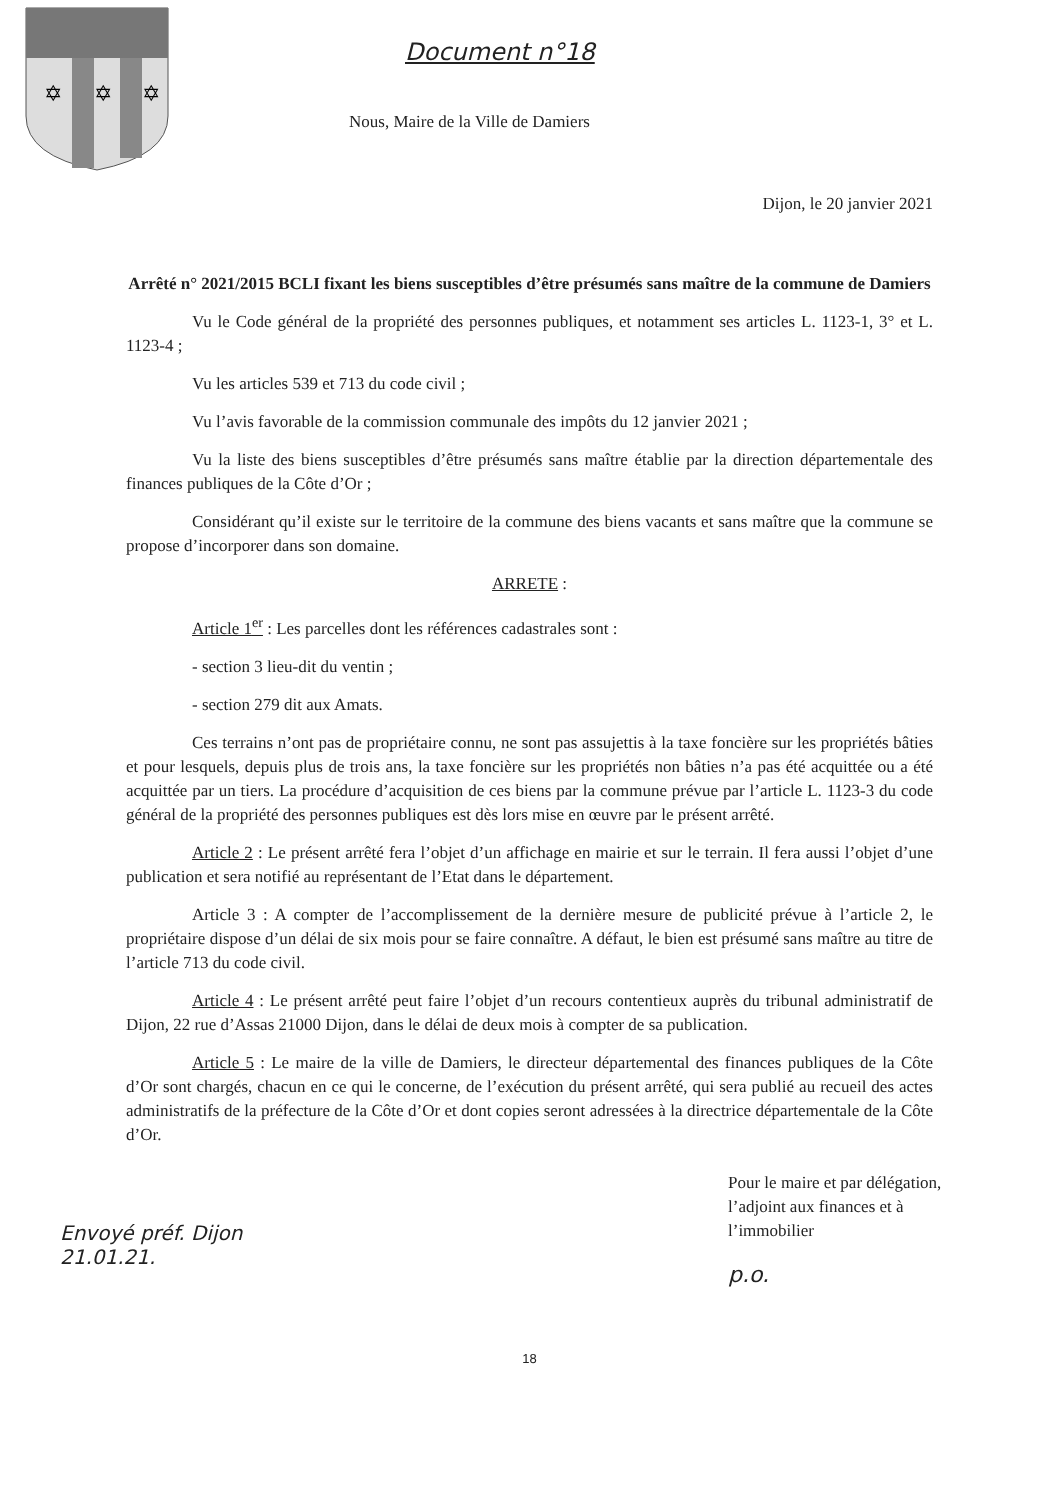✡
✡
✡
Document n°18
Nous, Maire de la Ville de Damiers
Dijon, le 20 janvier 2021
Arrêté n° 2021/2015 BCLI fixant les biens susceptibles d’être présumés sans maître de la commune de Damiers
Vu le Code général de la propriété des personnes publiques, et notamment ses articles L. 1123-1, 3° et L. 1123-4 ;
Vu les articles 539 et 713 du code civil ;
Vu l’avis favorable de la commission communale des impôts du 12 janvier 2021 ;
Vu la liste des biens susceptibles d’être présumés sans maître établie par la direction départementale des finances publiques de la Côte d’Or ;
Considérant qu’il existe sur le territoire de la commune des biens vacants et sans maître que la commune se propose d’incorporer dans son domaine.
ARRETE :
Article 1<sup>er</sup> : Les parcelles dont les références cadastrales sont :
- section 3 lieu-dit du ventin ;
- section 279 dit aux Amats.
Ces terrains n’ont pas de propriétaire connu, ne sont pas assujettis à la taxe foncière sur les propriétés bâties et pour lesquels, depuis plus de trois ans, la taxe foncière sur les propriétés non bâties n’a pas été acquittée ou a été acquittée par un tiers. La procédure d’acquisition de ces biens par la commune prévue par l’article L. 1123-3 du code général de la propriété des personnes publiques est dès lors mise en œuvre par le présent arrêté.
Article 2 : Le présent arrêté fera l’objet d’un affichage en mairie et sur le terrain. Il fera aussi l’objet d’une publication et sera notifié au représentant de l’Etat dans le département.
Article 3 : A compter de l’accomplissement de la dernière mesure de publicité prévue à l’article 2, le propriétaire dispose d’un délai de six mois pour se faire connaître. A défaut, le bien est présumé sans maître au titre de l’article 713 du code civil.
Article 4 : Le présent arrêté peut faire l’objet d’un recours contentieux auprès du tribunal administratif de Dijon, 22 rue d’Assas 21000 Dijon, dans le délai de deux mois à compter de sa publication.
Article 5 : Le maire de la ville de Damiers, le directeur départemental des finances publiques de la Côte d’Or sont chargés, chacun en ce qui le concerne, de l’exécution du présent arrêté, qui sera publié au recueil des actes administratifs de la préfecture de la Côte d’Or et dont copies seront adressées à la directrice départementale de la Côte d’Or.
Envoyé préf. Dijon
21.01.21.
Pour le maire et par délégation, l’adjoint aux finances et à l’immobilier
p.o.
18